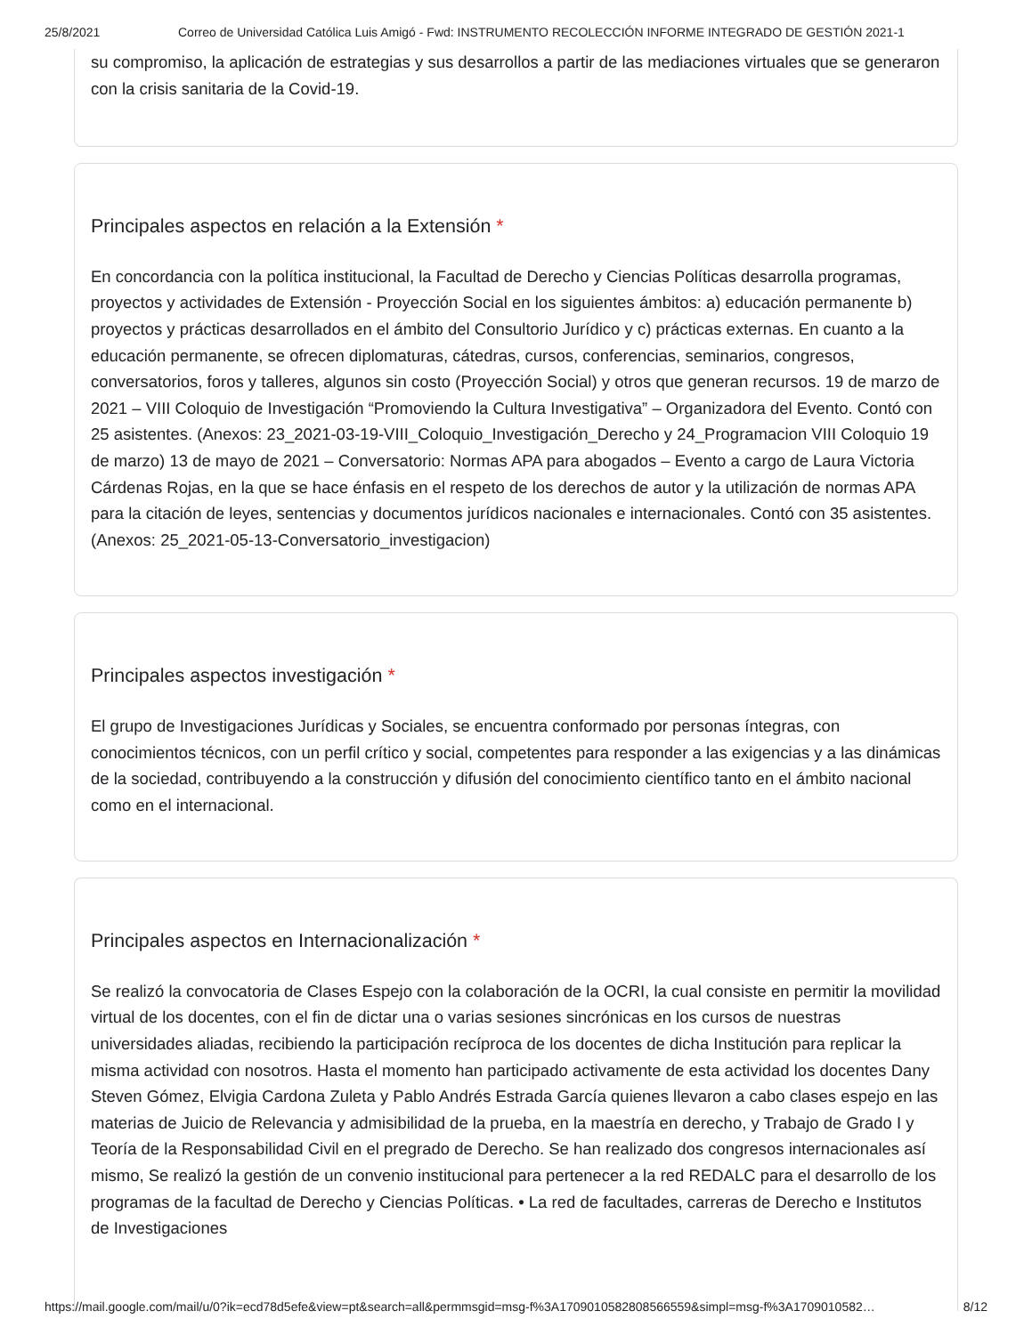25/8/2021 Correo de Universidad Católica Luis Amigó - Fwd: INSTRUMENTO RECOLECCIÓN INFORME INTEGRADO DE GESTIÓN 2021-1
su compromiso, la aplicación de estrategias y sus desarrollos a partir de las mediaciones virtuales que se generaron con la crisis sanitaria de la Covid-19.
Principales aspectos en relación a la Extensión *
En concordancia con la política institucional, la Facultad de Derecho y Ciencias Políticas desarrolla programas, proyectos y actividades de Extensión - Proyección Social en los siguientes ámbitos: a) educación permanente b) proyectos y prácticas desarrollados en el ámbito del Consultorio Jurídico y c) prácticas externas. En cuanto a la educación permanente, se ofrecen diplomaturas, cátedras, cursos, conferencias, seminarios, congresos, conversatorios, foros y talleres, algunos sin costo (Proyección Social) y otros que generan recursos. 19 de marzo de 2021 – VIII Coloquio de Investigación “Promoviendo la Cultura Investigativa” – Organizadora del Evento. Contó con 25 asistentes. (Anexos: 23_2021-03-19-VIII_Coloquio_Investigación_Derecho y 24_Programacion VIII Coloquio 19 de marzo) 13 de mayo de 2021 – Conversatorio: Normas APA para abogados – Evento a cargo de Laura Victoria Cárdenas Rojas, en la que se hace énfasis en el respeto de los derechos de autor y la utilización de normas APA para la citación de leyes, sentencias y documentos jurídicos nacionales e internacionales. Contó con 35 asistentes. (Anexos: 25_2021-05-13-Conversatorio_investigacion)
Principales aspectos investigación *
El grupo de Investigaciones Jurídicas y Sociales, se encuentra conformado por personas íntegras, con conocimientos técnicos, con un perfil crítico y social, competentes para responder a las exigencias y a las dinámicas de la sociedad, contribuyendo a la construcción y difusión del conocimiento científico tanto en el ámbito nacional como en el internacional.
Principales aspectos en Internacionalización *
Se realizó la convocatoria de Clases Espejo con la colaboración de la OCRI, la cual consiste en permitir la movilidad virtual de los docentes, con el fin de dictar una o varias sesiones sincrónicas en los cursos de nuestras universidades aliadas, recibiendo la participación recíproca de los docentes de dicha Institución para replicar la misma actividad con nosotros. Hasta el momento han participado activamente de esta actividad los docentes Dany Steven Gómez, Elvigia Cardona Zuleta y Pablo Andrés Estrada García quienes llevaron a cabo clases espejo en las materias de Juicio de Relevancia y admisibilidad de la prueba, en la maestría en derecho, y Trabajo de Grado I y Teoría de la Responsabilidad Civil en el pregrado de Derecho. Se han realizado dos congresos internacionales así mismo, Se realizó la gestión de un convenio institucional para pertenecer a la red REDALC para el desarrollo de los programas de la facultad de Derecho y Ciencias Políticas. • La red de facultades, carreras de Derecho e Institutos de Investigaciones
https://mail.google.com/mail/u/0?ik=ecd78d5efe&view=pt&search=all&permmsgid=msg-f%3A1709010582808566559&simpl=msg-f%3A1709010582… 8/12